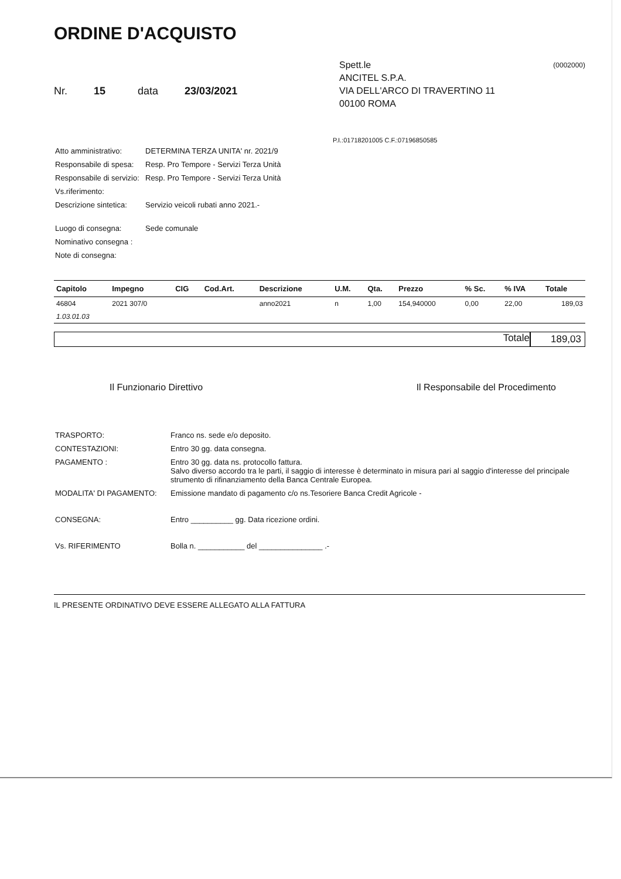ORDINE D'ACQUISTO
Nr. 15 data 23/03/2021
(0002000) Spett.le
ANCITEL S.P.A.
VIA DELL'ARCO DI TRAVERTINO 11
00100 ROMA
P.I.:01718201005 C.F.:07196850585
| Atto amministrativo: | DETERMINA TERZA UNITA' nr. 2021/9 |
| Responsabile di spesa: | Resp. Pro Tempore - Servizi Terza Unità |
| Responsabile di servizio: | Resp. Pro Tempore - Servizi Terza Unità |
| Vs.riferimento: | |
| Descrizione sintetica: | Servizio veicoli rubati anno 2021.- |
| Luogo di consegna: | Sede comunale |
| Nominativo consegna : | |
| Note di consegna: | |
| Capitolo | Impegno | CIG | Cod.Art. | Descrizione | U.M. | Qta. | Prezzo | % Sc. | % IVA | Totale |
| --- | --- | --- | --- | --- | --- | --- | --- | --- | --- | --- |
| 46804 | 2021 307/0 | | | anno2021 | n | 1,00 | 154,940000 | 0,00 | 22,00 | 189,03 |
| 1.03.01.03 | | | | | | | | | | |
Totale 189,03
Il Funzionario Direttivo Il Responsabile del Procedimento
| TRASPORTO: | Franco ns. sede e/o deposito. |
| CONTESTAZIONI: | Entro 30 gg. data consegna. |
| PAGAMENTO : | Entro 30 gg. data ns. protocollo fattura. Salvo diverso accordo tra le parti, il saggio di interesse è determinato in misura pari al saggio d'interesse del principale strumento di rifinanziamento della Banca Centrale Europea. |
| MODALITA' DI PAGAMENTO: | Emissione mandato di pagamento c/o ns.Tesoriere Banca Credit Agricole - |
| CONSEGNA: | Entro __________ gg. Data ricezione ordini. |
| Vs. RIFERIMENTO | Bolla n. ___________ del _______________ .- |
IL PRESENTE ORDINATIVO DEVE ESSERE ALLEGATO ALLA FATTURA